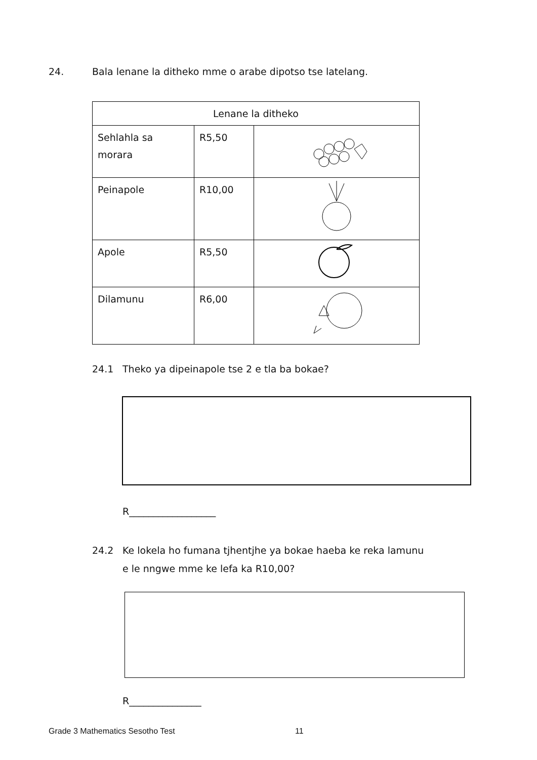24. Bala lenane la ditheko mme o arabe dipotso tse latelang.
| Lenane la ditheko | | |
| --- | --- | --- |
| Sehlahla sa morara | R5,50 | |
| Peinapole | R10,00 | |
| Apole | R5,50 | |
| Dilamunu | R6,00 | |
24.1 Theko ya dipeinapole tse 2 e tla ba bokae?
R__________________
24.2 Ke lokela ho fumana tjhentjhe ya bokae haeba ke reka lamunu
e le nngwe mme ke lefa ka R10,00?
R_______________
Grade 3 Mathematics Sesotho Test 11